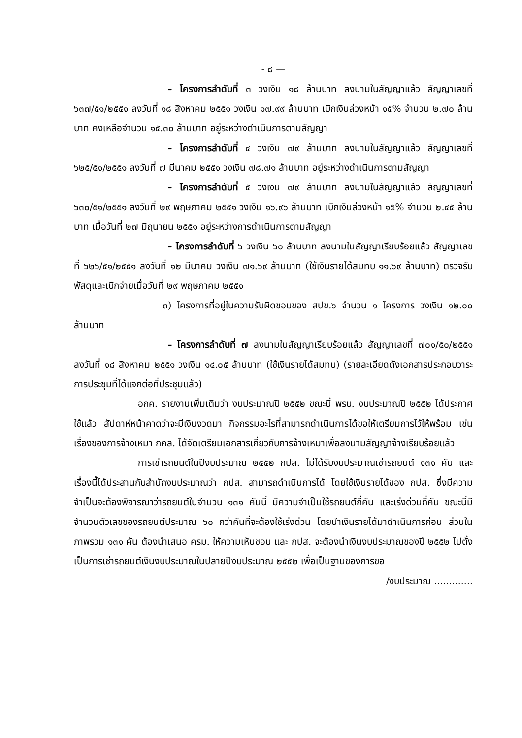- ๘ —
– โครงการลำดับที่ ๓ วงเงิน ๑๘ ล้านบาท ลงนามในสัญญาแล้ว สัญญาเลขที่ ๖๓๗/๕๑/๒๕๕๑ ลงวันที่ ๑๘ สิงหาคม ๒๕๕๑ วงเงิน ๑๗.๙๙ ล้านบาท เบิกเงินล่วงหน้า ๑๕% จำนวน ๒.๗๐ ล้านบาท คงเหลือจำนวน ๑๕.๓๐ ล้านบาท อยู่ระหว่างดำเนินการตามสัญญา
– โครงการลำดับที่ ๔ วงเงิน ๗๙ ล้านบาท ลงนามในสัญญาแล้ว สัญญาเลขที่ ๖๒๕/๕๑/๒๕๕๑ ลงวันที่ ๗ มีนาคม ๒๕๕๑ วงเงิน ๗๘.๗๑ ล้านบาท อยู่ระหว่างดำเนินการตามสัญญา
– โครงการลำดับที่ ๕ วงเงิน ๗๙ ล้านบาท ลงนามในสัญญาแล้ว สัญญาเลขที่ ๖๓๐/๕๑/๒๕๕๑ ลงวันที่ ๒๙ พฤษภาคม ๒๕๕๑ วงเงิน ๑๖.๙๖ ล้านบาท เบิกเงินล่วงหน้า ๑๕% จำนวน ๒.๔๕ ล้านบาท เมื่อวันที่ ๒๗ มิถุนายน ๒๕๕๑ อยู่ระหว่างการดำเนินการตามสัญญา
– โครงการลำดับที่ ๖ วงเงิน ๖๐ ล้านบาท ลงนามในสัญญาเรียบร้อยแล้ว สัญญาเลขที่ ๖๒๖/๕๑/๒๕๕๑ ลงวันที่ ๑๒ มีนาคม วงเงิน ๗๑.๖๙ ล้านบาท (ใช้เงินรายได้สมทบ ๑๑.๖๙ ล้านบาท) ตรวจรับพัสดุและเบิกจ่ายเมื่อวันที่ ๒๙ พฤษภาคม ๒๕๕๑
๓) โครงการที่อยู่ในความรับผิดชอบของ สปข.๖ จำนวน ๑ โครงการ วงเงิน ๑๒.๐๐ ล้านบาท
– โครงการลำดับที่ ๗ ลงนามในสัญญาเรียบร้อยแล้ว สัญญาเลขที่ ๗๐๑/๕๐/๒๕๕๑ ลงวันที่ ๑๘ สิงหาคม ๒๕๕๑ วงเงิน ๑๔.๐๕ ล้านบาท (ใช้เงินรายได้สมทบ) (รายละเอียดดังเอกสารประกอบวาระการประชุมที่ได้แจกต่อที่ประชุมแล้ว)
อกค. รายงานเพิ่มเติมว่า งบประมาณปี ๒๕๕๒ ขณะนี้ พรบ. งบประมาณปี ๒๕๕๒ ได้ประกาศใช้แล้ว สัปดาห์หน้าคาดว่าจะมีเงินงวดมา กิจกรรมอะไรที่สามารถดำเนินการได้ขอให้เตรียมการไว้ให้พร้อม เช่น เรื่องของการจ้างเหมา กคล. ได้จัดเตรียมเอกสารเกี่ยวกับการจ้างเหมาเพื่อลงนามสัญญาจ้างเรียบร้อยแล้ว
การเช่ารถยนต์ในปีงบประมาณ ๒๕๕๒ กปส. ไม่ได้รับงบประมาณเช่ารถยนต์ ๑๓๑ คัน และเรื่องนี้ได้ประสานกับสำนักงบประมาณว่า กปส. สามารถดำเนินการได้ โดยใช้เงินรายได้ของ กปส. ซึ่งมีความจำเป็นจะต้องพิจารณาว่ารถยนต์ในจำนวน ๑๓๑ คันนี้ มีความจำเป็นใช้รถยนต์กี่คัน และเร่งด่วนกี่คัน ขณะนี้มีจำนวนตัวเลขของรถยนต์ประมาณ ๖๐ กว่าคันที่จะต้องใช้เร่งด่วน โดยนำเงินรายได้มาดำเนินการก่อน ส่วนในภาพรวม ๑๓๑ คัน ต้องนำเสนอ ครม. ให้ความเห็นชอบ และ กปส. จะต้องนำเงินงบประมาณของปี ๒๕๕๒ ไปตั้งเป็นการเช่ารถยนต์เงินงบประมาณในปลายปีงบประมาณ ๒๕๕๒ เพื่อเป็นฐานของการขอ
/งบประมาณ .............